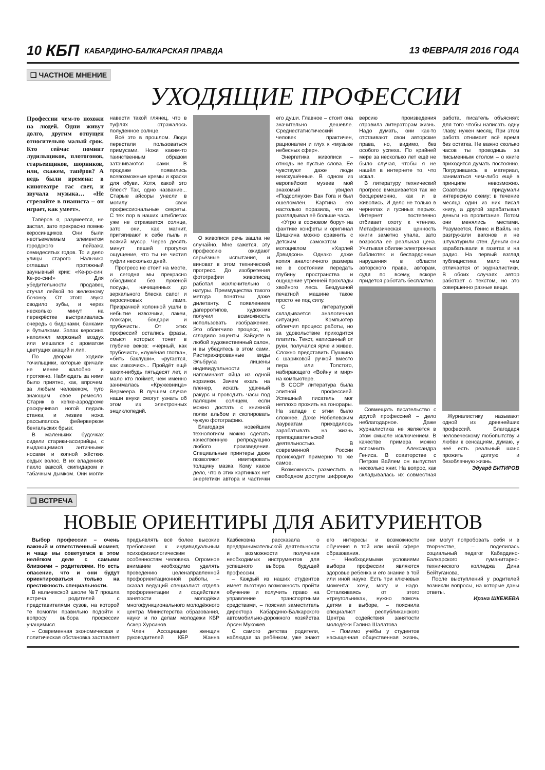10 КБП КАБАРДИНО-БАЛКАРСКАЯ ПРАВДА 13 ФЕВРАЛЯ 2016 ГОДА
❑ ЧАСТНОЕ МНЕНИЕ
УХОДЯЩИЕ ПРОФЕССИИ
Профессии чем-то похожи на людей. Одни живут долго, другим отпущен относительно малый срок. Кто сейчас помнит лудильщиков, плотогонов, старьевщиков, шорников, или, скажем, тапёров? А ведь были времена: в кинотеатре гас свет, и звучала музыка… «Не стреляйте в пианиста – он играет, как умеет».
Тапёров я, разумеется, не застал, зато прекрасно помню керосинщиков. Они были неотъемлемым элементом городского пейзажа семидесятых годов. То и дело улицы старого Нальчика оглашал протяжный заунывный крик: «Ке-ро-син! Ке-ро-син!» Для убедительности продавец стучал лейкой по железному бочонку. От этого звука сводило зубы, и через несколько минут на перекрёстке выстраивалась очередь с бидонами, банками и бутылками. Запах керосина наполнял морозный воздух или мешался с ароматом цветущих акаций и лип.
По дворам ходили точильщики, которые кричали не менее жалобно и протяжно. Наблюдать за ними было приятно, как, впрочем, за любым человеком, туго знающим своё ремесло. Старик в кепке-аэродроме раскручивал ногой педаль станка, и лезвие ножа рассыпалось фейерверком бенгальских брызг.
В маленьких будочках сидели старики-ассирийцы, с выдающимися античными носами и копной жёстких седых волос. В их владениях пахло ваксой, скипидаром и табачным дымком. Они могли навести такой глянец, что в туфлях отражалось полуденное солнце.
Всё это в прошлом. Люди перестали пользоваться примусами. Ножи каким-то таинственным образом затачиваются сами. В продаже появились всевозможные кремы и краски для обуви. Хотя, какой это блеск? Так, одно название... Старые айсоры унесли в могилу свои профессиональные секреты. С тех пор в наших штиблетах уже не отражается солнце, зато они, как магнит, притягивают к себе пыль и всякий мусор. Через десять минут пешей прогулки ощущение, что ты не чистил туфли несколько дней.
Прогресс не стоит на месте, и сегодня мы прекрасно обходимся без лужёной посуды, начищенных до зеркального блеска сапог и керосиновых ламп. Призрачной колонной ушли в небытие извозчики, лакеи, ложкари, бондари и трубочисты. От этих профессий остались фразы, смысл которых тонет в глубине веков: «чёрный, как трубочист», «лужёная глотка», «бить баклуши», «ругается, как извозчик»... Пройдёт ещё каких-нибудь пятьдесят лет, и мало кто поймёт, чем именно занималась «Кружевница» Вермеера. В лучшем случае наши внуки смогут узнать об этом из электронных энциклопедий.
О живописи речь зашла не случайно. Мне кажется, эту профессию ожидают серьёзные испытания, и виноват в этом технический прогресс. До изобретения фотографии живописец работал исключительно с натуры. Преимущества такого метода понятны даже дилетанту. С появлением дагерротипов, художник получил возможность использовать изображение. Это облегчило процесс, но сгладило акценты. Зайдите в любой художественный салон, и вы убедитесь в этом сами. Растиражированные виды Эльбруса лишены индивидуальности и напоминают яйца из одной корзинки. Зачем ехать на пленер, искать удачный ракурс и проводить часы под палящим солнцем, если можно достать с книжной полки альбом и скопировать чужую фотографию.
Благодаря новейшим технологиям можно сделать качественную репродукцию любого произведения. Специальные принтеры даже позволяют имитировать толщину мазка. Кому какое дело, что в этих картинках нет энергетики автора и частички его души. Главное – стоит она значительно дешевле. Среднестатистический человек практичен, рационален и глух к «музыке небесных сфер».
Энергетика живописи – отнюдь не пустые слова. Её чувствуют даже люди неискушённые. В одном из европейских музеев мой знакомый увидел «Подсолнухи» Ван Гога и был ошеломлён. Картина его настолько поразила, что он разглядывал её больше часа.
«Утро в сосновом бору» на фантике конфеты и оригинал Шишкина можно сравнить с детским самокатом и мотоциклом «Харлей Дэвидсон». Однако даже копия аналогичного размера не в состоянии передать глубину пространства и ощущение утренней прохлады хвойного леса. Бездушной печатной машине такое просто не под силу.
С литературой складывается аналогичная ситуация. Компьютер облегчил процесс работы, но за удовольствие приходится платить. Текст, написанный от руки, получался ярче и живее. Сложно представить Пушкина с шариковой ручкой вместо пера или Толстого, набирающего «Войну и мир» на компьютере.
В СССР литература была элитной профессией. Успешный писатель мог неплохо прожить на гонорары. На западе с этим было сложнее. Даже Нобелевским лауреатам приходилось зарабатывать на жизнь преподавательской деятельностью. В современной России происходит примерно то же самое.
Возможность разместить в свободном доступе цифровую версию произведения отравила литераторам жизнь. Надо думать, они как-то отстаивают свои авторские права, но, видимо, без особого успеха. По крайней мере за несколько лет ещё не было случая, чтобы я не нашёл в интернете то, что искал.
В литературу технический прогресс вмешивается так же бесцеремонно, как и в живопись. И дело не только в чернилах и гусиных перьях. Интернет постепенно отбивает охоту к чтению. Метафизическая ценность книги заметно упала, зато возросла её реальная цена. Учитывая обилие электронных библиотек и беспардонные нарушения в области авторского права, авторам, судя по всему, вскоре придётся работать бесплатно.
Совмещать писательство с другой профессией – дело неблагодарное. Даже журналистика не является в этом смысле исключением. В качестве примера можно вспомнить Александра Гениса. В соавторстве с Петром Вайлем он выпустил несколько книг. На вопрос, как складывалась их совместная работа, писатель объяснял: для того чтобы написать одну главу, нужен месяц. При этом работа отнимает всё время без остатка. Не важно сколько часов ты проводишь за письменным столом – о книге приходится думать постоянно. Погрузившись в материал, заниматься чем-либо ещё в принципе невозможно. Соавторы придумали интересную схему: в течение месяца один из них писал книгу, а другой зарабатывал деньги на пропитание. Потом они менялись местами. Разумеется, Генис и Вайль не разгружали вагонов и не штукатурили стен. Деньги они зарабатывали в газетах и на радио. На первый взгляд публицистика мало чем отличается от журналистики. В обоих случаях автор работает с текстом, но это совершенно разные вещи.
Журналистику называют одной из древнейших профессий. Благодаря человеческому любопытству и любви к сенсациям, думаю, у неё есть реальный шанс прожить долгую и безоблачную жизнь.
Эдуард БИТИРОВ
❑ ВСТРЕЧА
НОВЫЕ ОРИЕНТИРЫ ДЛЯ АБИТУРИЕНТОВ
Выбор профессии – очень важный и ответственный момент, и чаще мы советуемся в этом нелёгком деле с самыми близкими – родителями. Но есть опасение, что и они будут ориентироваться только на престижность специальности.
В нальчикской школе №7 прошла встреча родителей с представителями сузов, на которой те помогли правильно подойти к вопросу выбора профессии учащимися.
– Современная экономическая и политическая обстановка заставляет предъявлять всё более высокие требования к индивидуальным психофизиологическим особенностям человека. Огромное внимание необходимо уделять проведению целенаправленной профориентационной работы, – сказал ведущий специалист отдела профориентации и содействия занятости молодёжи многофункционального молодёжного центра Министерства образования, науки и по делам молодёжи КБР Аскер Хурсинов.
Член Ассоциации женщин руководителей КБР Жанна Казбековна рассказала о предпринимательской деятельности и возможности получения необходимых инструментов для успешного выбора будущей профессии.
– Каждый из наших студентов имеет льготную возможность пройти обучение и получить право на управление транспортными средствами, – пояснил заместитель директора Кабардино-Балкарского автомобильно-дорожного хозяйства Арсен Мукожев.
С самого детства родители, наблюдая за ребёнком, уже знают его интересы и возможности обучения в той или иной сфере образования.
– Необходимыми условиями выбора профессии являются здоровье ребёнка и его знание в той или иной науке. Есть три ключевых момента: хочу, могу и надо. Отталкиваясь от этого «треугольника», нужно помочь детям в выборе, – пояснила специалист республиканского Центра содействия занятости молодёжи Галина Шалатова.
– Помимо учёбы у студентов насыщенная общественная жизнь, они могут попробовать себя и в творчестве, – поделилась социальный педагог Кабардино-Балкарского гуманитарно-технического колледжа Дина Бейтуганова.
После выступлений у родителей возникли вопросы, на которые даны ответы.
Ирэна ШКЕЖЕВА